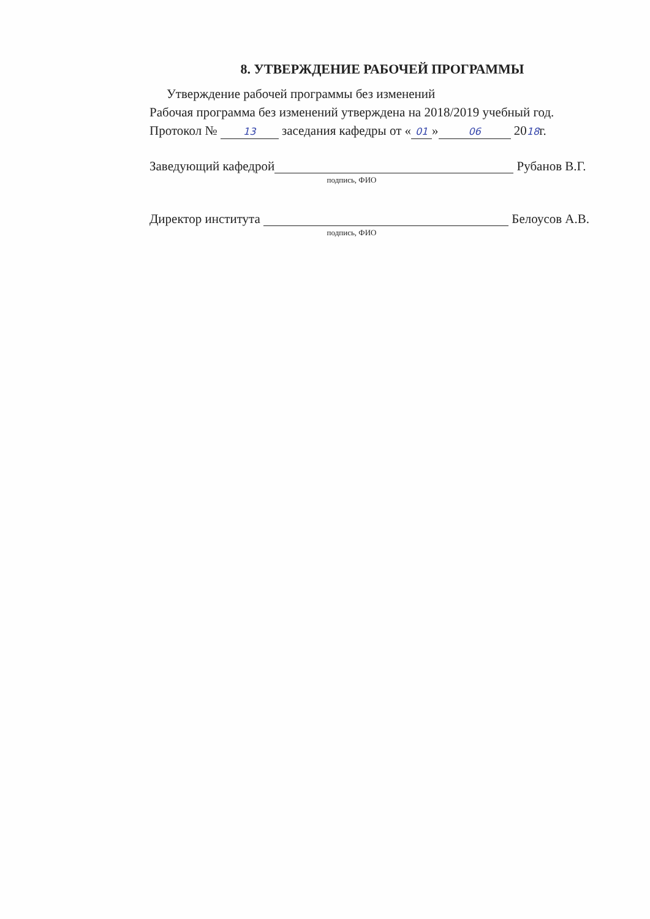8. УТВЕРЖДЕНИЕ РАБОЧЕЙ ПРОГРАММЫ
Утверждение рабочей программы без изменений
Рабочая программа без изменений утверждена на 2018/2019 учебный год.
Протокол № 13 заседания кафедры от « 01 » 06 2018г.
Заведующий кафедрой Рубанов В.Г.
подпись, ФИО
Директор института Белоусов А.В.
подпись, ФИО